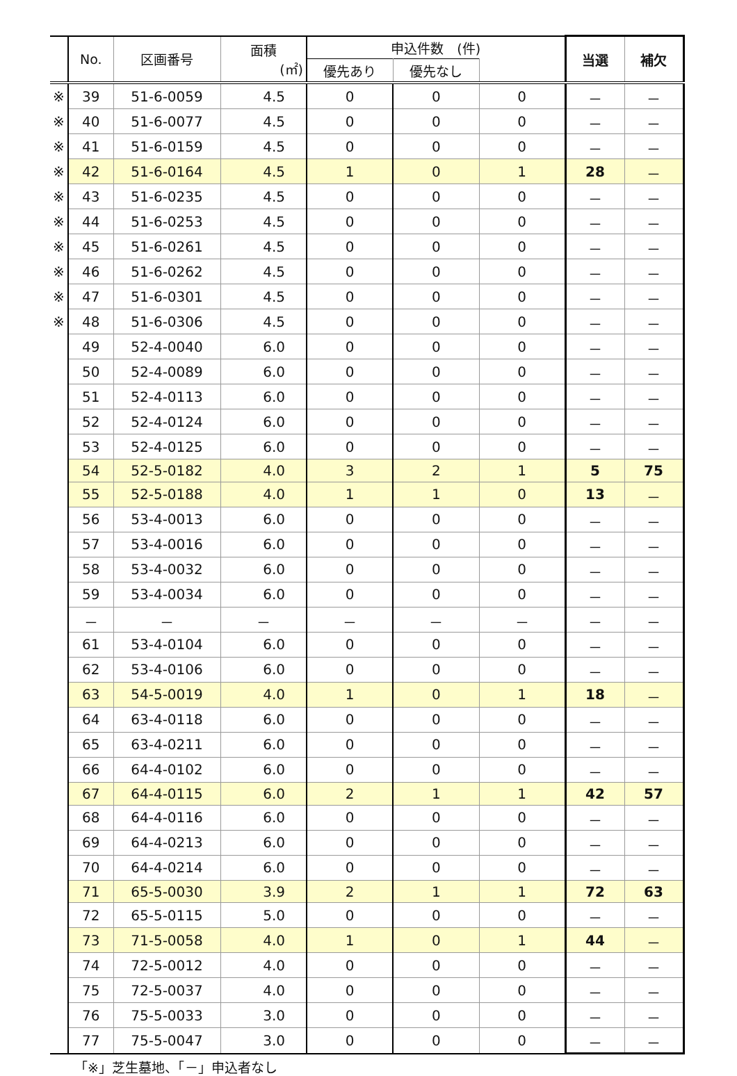| | No. | 区画番号 | 面積 (㎡) | 申込件数 (件) | | | 当選 | 補欠 |
| --- | --- | --- | --- | --- | --- | --- | --- | --- |
| | | | | 優先あり | 優先なし | | | |
| ※ | 39 | 51-6-0059 | 4.5 | 0 | 0 | 0 | － | － |
| ※ | 40 | 51-6-0077 | 4.5 | 0 | 0 | 0 | － | － |
| ※ | 41 | 51-6-0159 | 4.5 | 0 | 0 | 0 | － | － |
| ※ | 42 | 51-6-0164 | 4.5 | 1 | 0 | 1 | 28 | － |
| ※ | 43 | 51-6-0235 | 4.5 | 0 | 0 | 0 | － | － |
| ※ | 44 | 51-6-0253 | 4.5 | 0 | 0 | 0 | － | － |
| ※ | 45 | 51-6-0261 | 4.5 | 0 | 0 | 0 | － | － |
| ※ | 46 | 51-6-0262 | 4.5 | 0 | 0 | 0 | － | － |
| ※ | 47 | 51-6-0301 | 4.5 | 0 | 0 | 0 | － | － |
| ※ | 48 | 51-6-0306 | 4.5 | 0 | 0 | 0 | － | － |
| | 49 | 52-4-0040 | 6.0 | 0 | 0 | 0 | － | － |
| | 50 | 52-4-0089 | 6.0 | 0 | 0 | 0 | － | － |
| | 51 | 52-4-0113 | 6.0 | 0 | 0 | 0 | － | － |
| | 52 | 52-4-0124 | 6.0 | 0 | 0 | 0 | － | － |
| | 53 | 52-4-0125 | 6.0 | 0 | 0 | 0 | － | － |
| | 54 | 52-5-0182 | 4.0 | 3 | 2 | 1 | 5 | 75 |
| | 55 | 52-5-0188 | 4.0 | 1 | 1 | 0 | 13 | － |
| | 56 | 53-4-0013 | 6.0 | 0 | 0 | 0 | － | － |
| | 57 | 53-4-0016 | 6.0 | 0 | 0 | 0 | － | － |
| | 58 | 53-4-0032 | 6.0 | 0 | 0 | 0 | － | － |
| | 59 | 53-4-0034 | 6.0 | 0 | 0 | 0 | － | － |
| | － | － | － | － | － | － | － | － |
| | 61 | 53-4-0104 | 6.0 | 0 | 0 | 0 | － | － |
| | 62 | 53-4-0106 | 6.0 | 0 | 0 | 0 | － | － |
| | 63 | 54-5-0019 | 4.0 | 1 | 0 | 1 | 18 | － |
| | 64 | 63-4-0118 | 6.0 | 0 | 0 | 0 | － | － |
| | 65 | 63-4-0211 | 6.0 | 0 | 0 | 0 | － | － |
| | 66 | 64-4-0102 | 6.0 | 0 | 0 | 0 | － | － |
| | 67 | 64-4-0115 | 6.0 | 2 | 1 | 1 | 42 | 57 |
| | 68 | 64-4-0116 | 6.0 | 0 | 0 | 0 | － | － |
| | 69 | 64-4-0213 | 6.0 | 0 | 0 | 0 | － | － |
| | 70 | 64-4-0214 | 6.0 | 0 | 0 | 0 | － | － |
| | 71 | 65-5-0030 | 3.9 | 2 | 1 | 1 | 72 | 63 |
| | 72 | 65-5-0115 | 5.0 | 0 | 0 | 0 | － | － |
| | 73 | 71-5-0058 | 4.0 | 1 | 0 | 1 | 44 | － |
| | 74 | 72-5-0012 | 4.0 | 0 | 0 | 0 | － | － |
| | 75 | 72-5-0037 | 4.0 | 0 | 0 | 0 | － | － |
| | 76 | 75-5-0033 | 3.0 | 0 | 0 | 0 | － | － |
| | 77 | 75-5-0047 | 3.0 | 0 | 0 | 0 | － | － |
「※」芝生墓地、「－」申込者なし